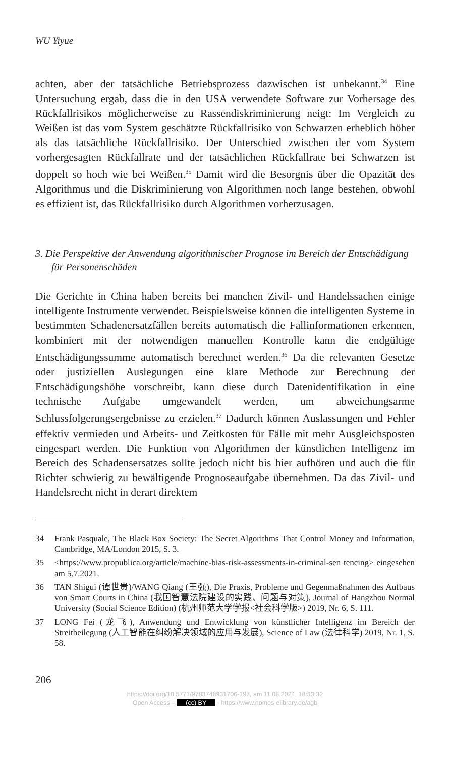WU Yiyue
achten, aber der tatsächliche Betriebsprozess dazwischen ist unbekannt.<sup>34</sup> Eine Untersuchung ergab, dass die in den USA verwendete Software zur Vorhersage des Rückfallrisikos möglicherweise zu Rassendiskriminierung neigt: Im Vergleich zu Weißen ist das vom System geschätzte Rückfallrisiko von Schwarzen erheblich höher als das tatsächliche Rückfallrisiko. Der Unterschied zwischen der vom System vorhergesagten Rückfallrate und der tatsächlichen Rückfallrate bei Schwarzen ist doppelt so hoch wie bei Weißen.<sup>35</sup> Damit wird die Besorgnis über die Opazität des Algorithmus und die Diskriminierung von Algorithmen noch lange bestehen, obwohl es effizient ist, das Rückfallrisiko durch Algorithmen vorherzusagen.
3. Die Perspektive der Anwendung algorithmischer Prognose im Bereich der Entschädigung für Personenschäden
Die Gerichte in China haben bereits bei manchen Zivil- und Handelssachen einige intelligente Instrumente verwendet. Beispielsweise können die intelligenten Systeme in bestimmten Schadenersatzfällen bereits automatisch die Fallinformationen erkennen, kombiniert mit der notwendigen manuellen Kontrolle kann die endgültige Entschädigungssumme automatisch berechnet werden.<sup>36</sup> Da die relevanten Gesetze oder justiziellen Auslegungen eine klare Methode zur Berechnung der Entschädigungshöhe vorschreibt, kann diese durch Datenidentifikation in eine technische Aufgabe umgewandelt werden, um abweichungsarme Schlussfolgerungsergebnisse zu erzielen.<sup>37</sup> Dadurch können Auslassungen und Fehler effektiv vermieden und Arbeits- und Zeitkosten für Fälle mit mehr Ausgleichsposten eingespart werden. Die Funktion von Algorithmen der künstlichen Intelligenz im Bereich des Schadensersatzes sollte jedoch nicht bis hier aufhören und auch die für Richter schwierig zu bewältigende Prognoseaufgabe übernehmen. Da das Zivil- und Handelsrecht nicht in derart direktem
34 Frank Pasquale, The Black Box Society: The Secret Algorithms That Control Money and Information, Cambridge, MA/London 2015, S. 3.
35 <https://www.propublica.org/article/machine-bias-risk-assessments-in-criminal-sen tencing> eingesehen am 5.7.2021.
36 TAN Shigui (谭世贵)/WANG Qiang (王强), Die Praxis, Probleme und Gegenmaßnahmen des Aufbaus von Smart Courts in China (我国智慧法院建设的实践、问题与对策), Journal of Hangzhou Normal University (Social Science Edition) (杭州师范大学学报<社会科学版>) 2019, Nr. 6, S. 111.
37 LONG Fei (龙飞), Anwendung und Entwicklung von künstlicher Intelligenz im Bereich der Streitbeilegung (人工智能在纠纷解决领域的应用与发展), Science of Law (法律科学) 2019, Nr. 1, S. 58.
206
https://doi.org/10.5771/9783748931706-197, am 11.08.2024, 18:33:32
Open Access – (cc) BY - https://www.nomos-elibrary.de/agb